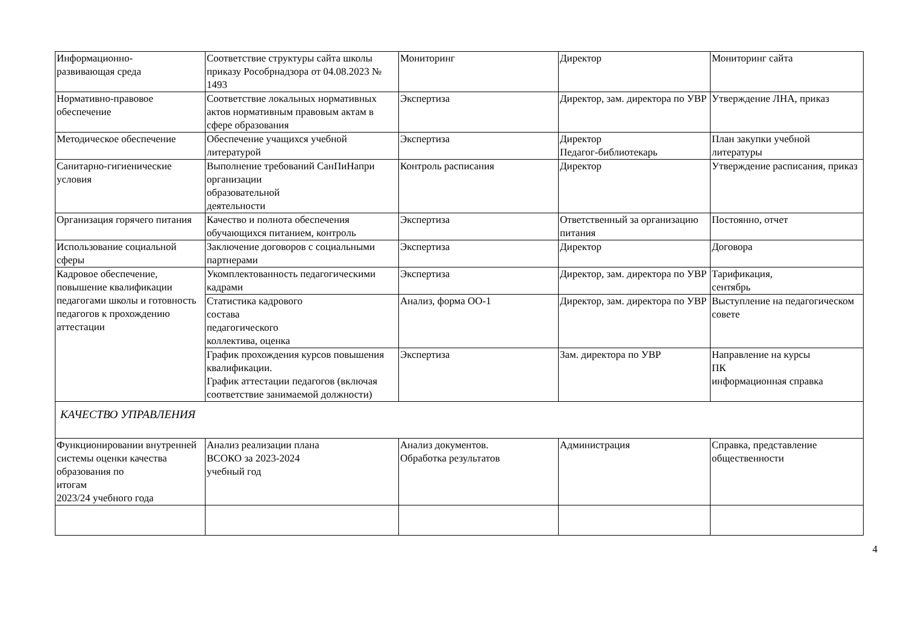| Информационно- развивающая среда | Соответствие структуры сайта школы приказу Рособрнадзора от 04.08.2023 № 1493 | Мониторинг | Директор | Мониторинг сайта |
| Нормативно-правовое обеспечение | Соответствие локальных нормативных актов нормативным правовым актам в сфере образования | Экспертиза | Директор, зам. директора по УВР | Утверждение ЛНА, приказ |
| Методическое обеспечение | Обеспечение учащихся учебной литературой | Экспертиза | Директор Педагог-библиотекарь | План закупки учебной литературы |
| Санитарно-гигиенические условия | Выполнение требований СанПиНапри организации образовательной деятельности | Контроль расписания | Директор | Утверждение расписания, приказ |
| Организация горячего питания | Качество и полнота обеспечения обучающихся питанием, контроль | Экспертиза | Ответственный за организацию питания | Постоянно, отчет |
| Использование социальной сферы | Заключение договоров с социальными партнерами | Экспертиза | Директор | Договора |
| Кадровое обеспечение, повышение квалификации педагогами школы и готовность педагогов к прохождению аттестации | Укомплектованность педагогическими кадрами | Экспертиза | Директор, зам. директора по УВР | Тарификация, сентябрь |
| | Статистика кадрового состава педагогического коллектива, оценка | Анализ, форма ОО-1 | Директор, зам. директора по УВР | Выступление на педагогическом совете |
| | График прохождения курсов повышения квалификации. График аттестации педагогов (включая соответствие занимаемой должности) | Экспертиза | Зам. директора по УВР | Направление на курсы ПК информационная справка |
| КАЧЕСТВО УПРАВЛЕНИЯ | | | | |
| Функционировании внутренней системы оценки качества образования по итогам 2023/24 учебного года | Анализ реализации плана ВСОКО за 2023-2024 учебный год | Анализ документов. Обработка результатов | Администрация | Справка, представление общественности |
4